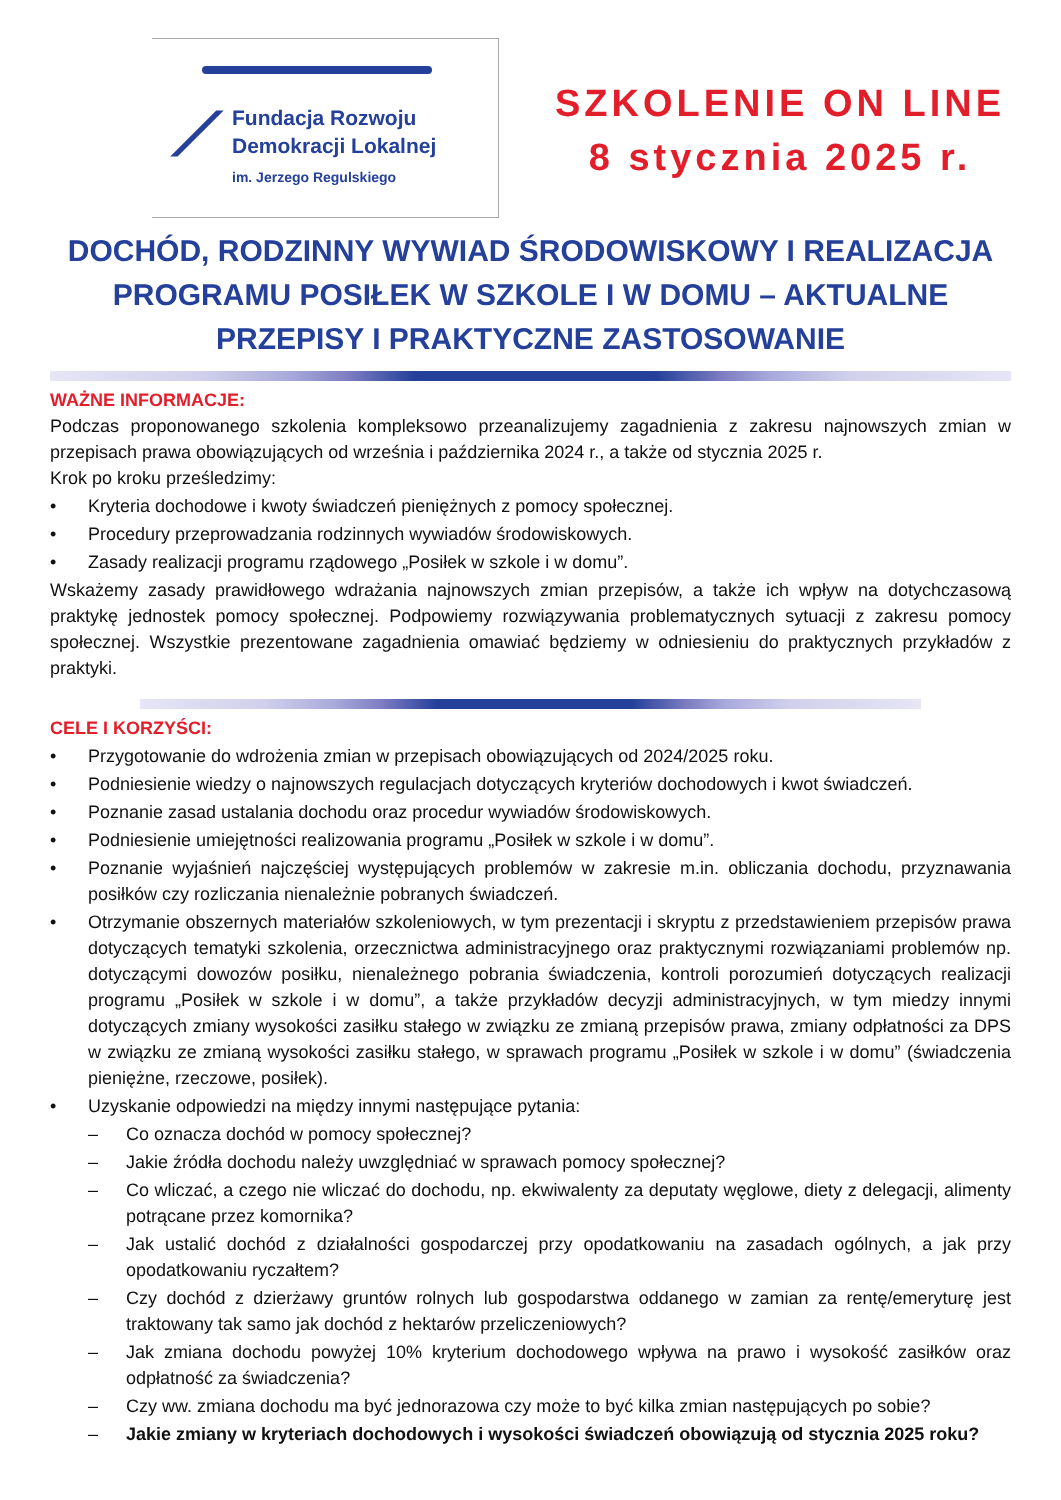⟋
Fundacja Rozwoju
Demokracji Lokalnej
im. Jerzego Regulskiego
SZKOLENIE ON LINE
8 stycznia 2025 r.
DOCHÓD, RODZINNY WYWIAD ŚRODOWISKOWY I REALIZACJA PROGRAMU POSIŁEK W SZKOLE I W DOMU – AKTUALNE PRZEPISY I PRAKTYCZNE ZASTOSOWANIE
WAŻNE INFORMACJE:
Podczas proponowanego szkolenia kompleksowo przeanalizujemy zagadnienia z zakresu najnowszych zmian w przepisach prawa obowiązujących od września i października 2024 r., a także od stycznia 2025 r.
Krok po kroku prześledzimy:
• Kryteria dochodowe i kwoty świadczeń pieniężnych z pomocy społecznej.
• Procedury przeprowadzania rodzinnych wywiadów środowiskowych.
• Zasady realizacji programu rządowego „Posiłek w szkole i w domu”.
Wskażemy zasady prawidłowego wdrażania najnowszych zmian przepisów, a także ich wpływ na dotychczasową praktykę jednostek pomocy społecznej. Podpowiemy rozwiązywania problematycznych sytuacji z zakresu pomocy społecznej. Wszystkie prezentowane zagadnienia omawiać będziemy w odniesieniu do praktycznych przykładów z praktyki.
CELE I KORZYŚCI:
• Przygotowanie do wdrożenia zmian w przepisach obowiązujących od 2024/2025 roku.
• Podniesienie wiedzy o najnowszych regulacjach dotyczących kryteriów dochodowych i kwot świadczeń.
• Poznanie zasad ustalania dochodu oraz procedur wywiadów środowiskowych.
• Podniesienie umiejętności realizowania programu „Posiłek w szkole i w domu”.
• Poznanie wyjaśnień najczęściej występujących problemów w zakresie m.in. obliczania dochodu, przyznawania posiłków czy rozliczania nienależnie pobranych świadczeń.
• Otrzymanie obszernych materiałów szkoleniowych, w tym prezentacji i skryptu z przedstawieniem przepisów prawa dotyczących tematyki szkolenia, orzecznictwa administracyjnego oraz praktycznymi rozwiązaniami problemów np. dotyczącymi dowozów posiłku, nienależnego pobrania świadczenia, kontroli porozumień dotyczących realizacji programu „Posiłek w szkole i w domu”, a także przykładów decyzji administracyjnych, w tym miedzy innymi dotyczących zmiany wysokości zasiłku stałego w związku ze zmianą przepisów prawa, zmiany odpłatności za DPS w związku ze zmianą wysokości zasiłku stałego, w sprawach programu „Posiłek w szkole i w domu” (świadczenia pieniężne, rzeczowe, posiłek).
• Uzyskanie odpowiedzi na między innymi następujące pytania:
– Co oznacza dochód w pomocy społecznej?
– Jakie źródła dochodu należy uwzględniać w sprawach pomocy społecznej?
– Co wliczać, a czego nie wliczać do dochodu, np. ekwiwalenty za deputaty węglowe, diety z delegacji, alimenty potrącane przez komornika?
– Jak ustalić dochód z działalności gospodarczej przy opodatkowaniu na zasadach ogólnych, a jak przy opodatkowaniu ryczałtem?
– Czy dochód z dzierżawy gruntów rolnych lub gospodarstwa oddanego w zamian za rentę/emeryturę jest traktowany tak samo jak dochód z hektarów przeliczeniowych?
– Jak zmiana dochodu powyżej 10% kryterium dochodowego wpływa na prawo i wysokość zasiłków oraz odpłatność za świadczenia?
– Czy ww. zmiana dochodu ma być jednorazowa czy może to być kilka zmian następujących po sobie?
– Jakie zmiany w kryteriach dochodowych i wysokości świadczeń obowiązują od stycznia 2025 roku?